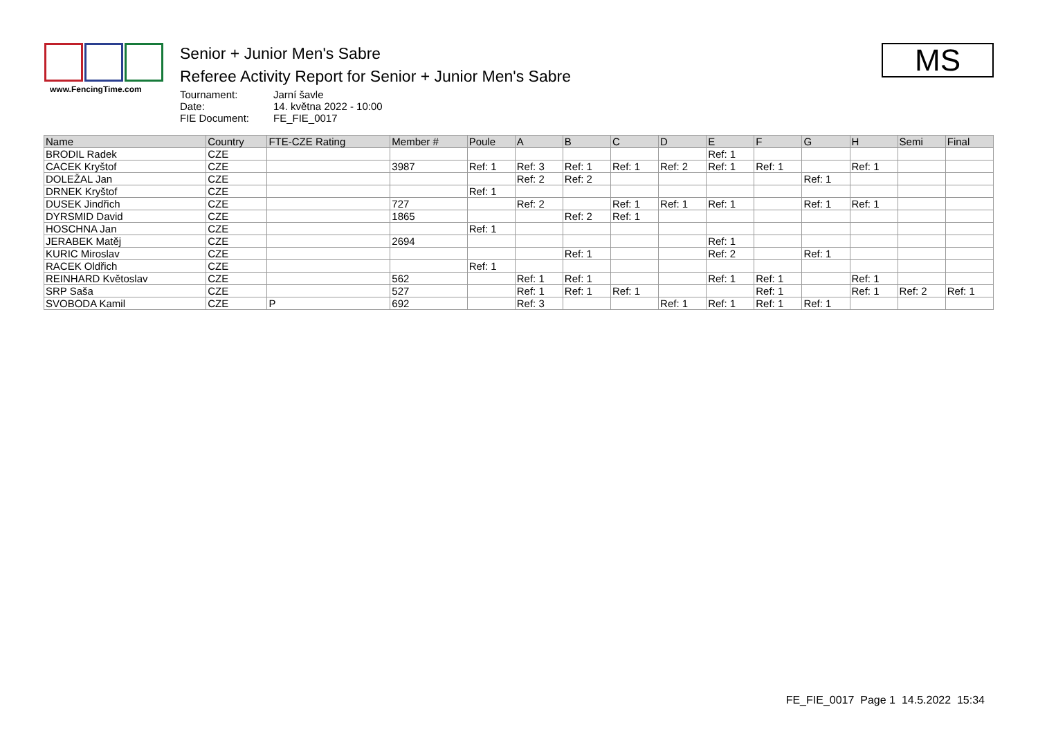www.FencingTime.com
Senior + Junior Men's Sabre
Referee Activity Report for Senior + Junior Men's Sabre
Tournament: Jarní šavle Date: 14. května 2022 - 10:00 FIE Document: FE_FIE_0017
MS
| Name | Country | FTE-CZE Rating | Member # | Poule | A | B | C | D | E | F | G | H | Semi | Final |
| --- | --- | --- | --- | --- | --- | --- | --- | --- | --- | --- | --- | --- | --- | --- |
| BRODIL Radek | CZE | | | | | | | | Ref: 1 | | | | | |
| CACEK Kryštof | CZE | | 3987 | Ref: 1 | Ref: 3 | Ref: 1 | Ref: 1 | Ref: 2 | Ref: 1 | Ref: 1 | | Ref: 1 | | |
| DOLEŽAL Jan | CZE | | | | Ref: 2 | Ref: 2 | | | | | Ref: 1 | | | |
| DRNEK Kryštof | CZE | | | Ref: 1 | | | | | | | | | | |
| DUSEK Jindřich | CZE | | 727 | | Ref: 2 | | Ref: 1 | Ref: 1 | Ref: 1 | | Ref: 1 | Ref: 1 | | |
| DYRSMID David | CZE | | 1865 | | | Ref: 2 | Ref: 1 | | | | | | | |
| HOSCHNA Jan | CZE | | | Ref: 1 | | | | | | | | | | |
| JERABEK Matěj | CZE | | 2694 | | | | | | Ref: 1 | | | | | |
| KURIC Miroslav | CZE | | | | | Ref: 1 | | | Ref: 2 | | Ref: 1 | | | |
| RACEK Oldřich | CZE | | | Ref: 1 | | | | | | | | | | |
| REINHARD Květoslav | CZE | | 562 | | Ref: 1 | Ref: 1 | | | Ref: 1 | Ref: 1 | | Ref: 1 | | |
| SRP Saša | CZE | | 527 | | Ref: 1 | Ref: 1 | Ref: 1 | | | Ref: 1 | | Ref: 1 | Ref: 2 | Ref: 1 |
| SVOBODA Kamil | CZE | P | 692 | | Ref: 3 | | | Ref: 1 | Ref: 1 | Ref: 1 | Ref: 1 | | | |
FE_FIE_0017 Page 1 14.5.2022 15:34